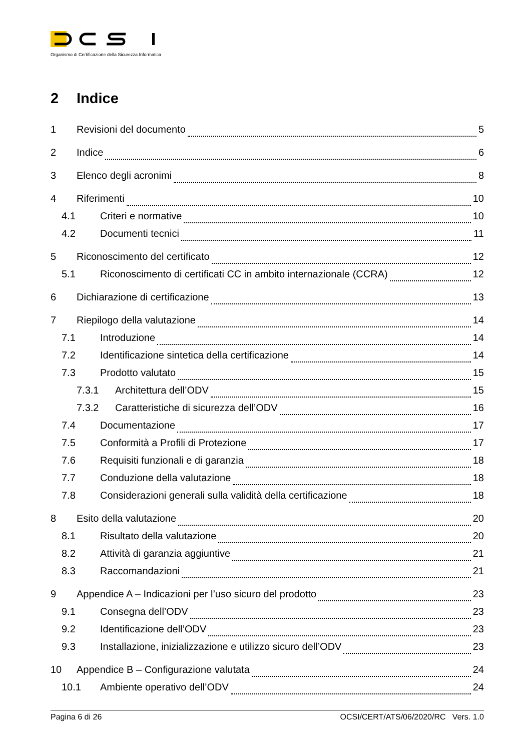Organismo di Certificazione della Sicurezza Informatica
2 Indice
1 Revisioni del documento 5
2 Indice 6
3 Elenco degli acronimi 8
4 Riferimenti 10
4.1 Criteri e normative 10
4.2 Documenti tecnici 11
5 Riconoscimento del certificato 12
5.1 Riconoscimento di certificati CC in ambito internazionale (CCRA) 12
6 Dichiarazione di certificazione 13
7 Riepilogo della valutazione 14
7.1 Introduzione 14
7.2 Identificazione sintetica della certificazione 14
7.3 Prodotto valutato 15
7.3.1 Architettura dell’ODV 15
7.3.2 Caratteristiche di sicurezza dell’ODV 16
7.4 Documentazione 17
7.5 Conformità a Profili di Protezione 17
7.6 Requisiti funzionali e di garanzia 18
7.7 Conduzione della valutazione 18
7.8 Considerazioni generali sulla validità della certificazione 18
8 Esito della valutazione 20
8.1 Risultato della valutazione 20
8.2 Attività di garanzia aggiuntive 21
8.3 Raccomandazioni 21
9 Appendice A – Indicazioni per l’uso sicuro del prodotto 23
9.1 Consegna dell’ODV 23
9.2 Identificazione dell’ODV 23
9.3 Installazione, inizializzazione e utilizzo sicuro dell’ODV 23
10 Appendice B – Configurazione valutata 24
10.1 Ambiente operativo dell’ODV 24
Pagina 6 di 26 OCSI/CERT/ATS/06/2020/RC Vers. 1.0